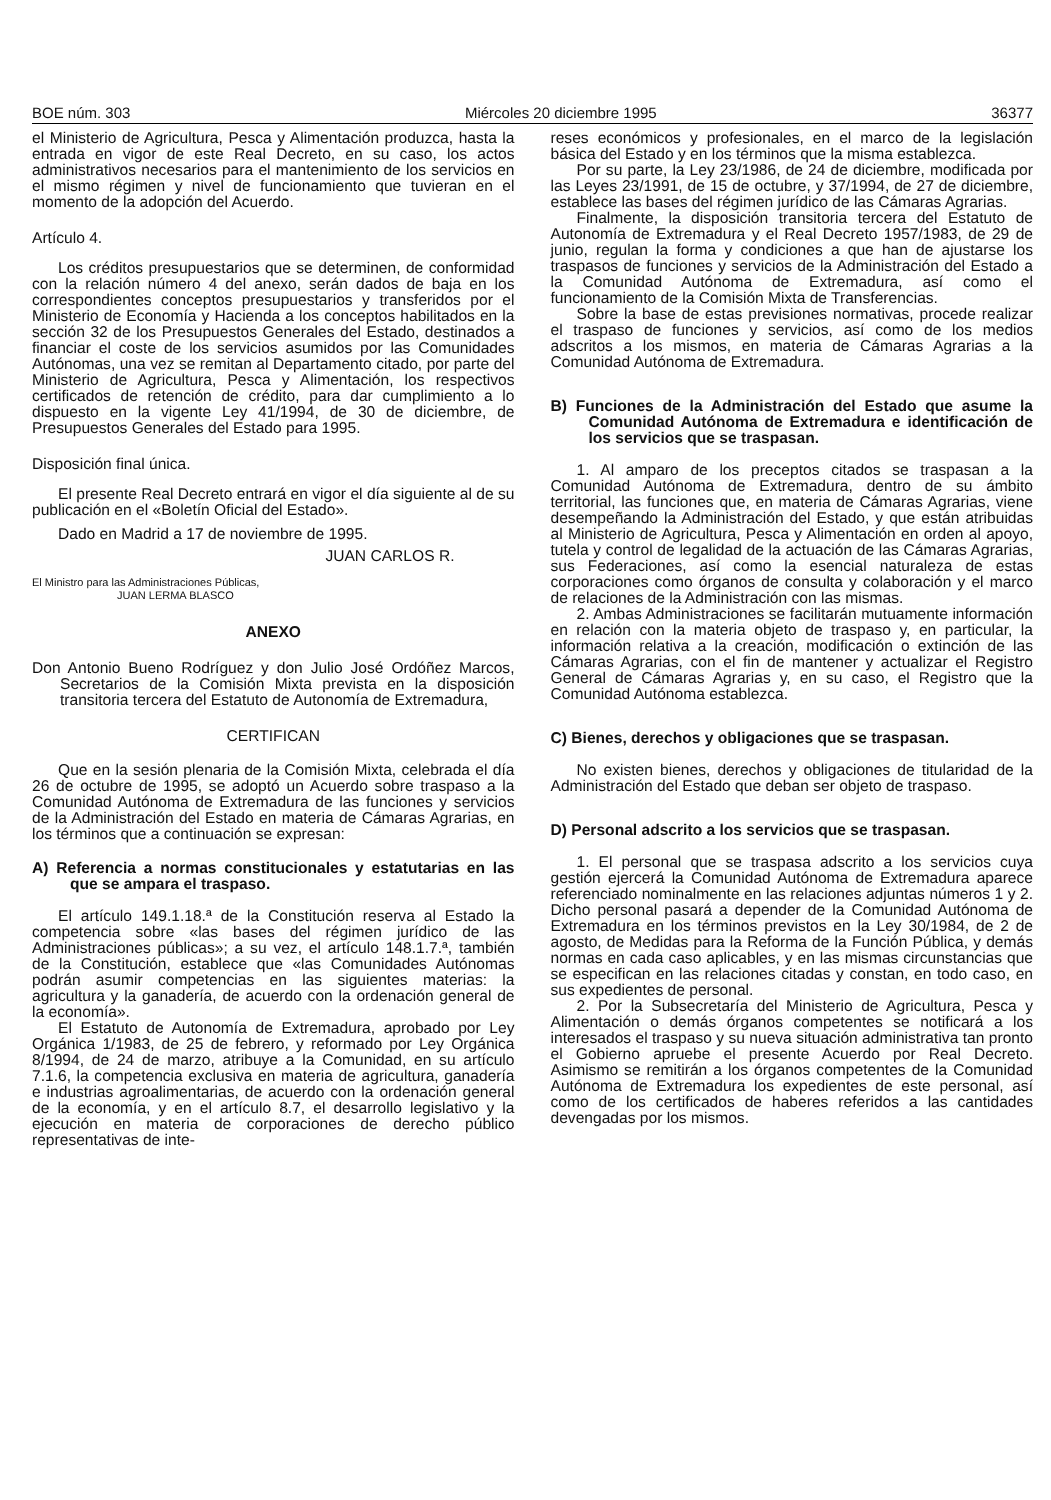BOE núm. 303 Miércoles 20 diciembre 1995 36377
el Ministerio de Agricultura, Pesca y Alimentación produzca, hasta la entrada en vigor de este Real Decreto, en su caso, los actos administrativos necesarios para el mantenimiento de los servicios en el mismo régimen y nivel de funcionamiento que tuvieran en el momento de la adopción del Acuerdo.
Artículo 4.
Los créditos presupuestarios que se determinen, de conformidad con la relación número 4 del anexo, serán dados de baja en los correspondientes conceptos presupuestarios y transferidos por el Ministerio de Economía y Hacienda a los conceptos habilitados en la sección 32 de los Presupuestos Generales del Estado, destinados a financiar el coste de los servicios asumidos por las Comunidades Autónomas, una vez se remitan al Departamento citado, por parte del Ministerio de Agricultura, Pesca y Alimentación, los respectivos certificados de retención de crédito, para dar cumplimiento a lo dispuesto en la vigente Ley 41/1994, de 30 de diciembre, de Presupuestos Generales del Estado para 1995.
Disposición final única.
El presente Real Decreto entrará en vigor el día siguiente al de su publicación en el «Boletín Oficial del Estado».
Dado en Madrid a 17 de noviembre de 1995.
JUAN CARLOS R.
El Ministro para las Administraciones Públicas,
JUAN LERMA BLASCO
ANEXO
Don Antonio Bueno Rodríguez y don Julio José Ordóñez Marcos, Secretarios de la Comisión Mixta prevista en la disposición transitoria tercera del Estatuto de Autonomía de Extremadura,
CERTIFICAN
Que en la sesión plenaria de la Comisión Mixta, celebrada el día 26 de octubre de 1995, se adoptó un Acuerdo sobre traspaso a la Comunidad Autónoma de Extremadura de las funciones y servicios de la Administración del Estado en materia de Cámaras Agrarias, en los términos que a continuación se expresan:
A) Referencia a normas constitucionales y estatutarias en las que se ampara el traspaso.
El artículo 149.1.18.ª de la Constitución reserva al Estado la competencia sobre «las bases del régimen jurídico de las Administraciones públicas»; a su vez, el artículo 148.1.7.ª, también de la Constitución, establece que «las Comunidades Autónomas podrán asumir competencias en las siguientes materias: la agricultura y la ganadería, de acuerdo con la ordenación general de la economía».
El Estatuto de Autonomía de Extremadura, aprobado por Ley Orgánica 1/1983, de 25 de febrero, y reformado por Ley Orgánica 8/1994, de 24 de marzo, atribuye a la Comunidad, en su artículo 7.1.6, la competencia exclusiva en materia de agricultura, ganadería e industrias agroalimentarias, de acuerdo con la ordenación general de la economía, y en el artículo 8.7, el desarrollo legislativo y la ejecución en materia de corporaciones de derecho público representativas de inte-
reses económicos y profesionales, en el marco de la legislación básica del Estado y en los términos que la misma establezca.
Por su parte, la Ley 23/1986, de 24 de diciembre, modificada por las Leyes 23/1991, de 15 de octubre, y 37/1994, de 27 de diciembre, establece las bases del régimen jurídico de las Cámaras Agrarias.
Finalmente, la disposición transitoria tercera del Estatuto de Autonomía de Extremadura y el Real Decreto 1957/1983, de 29 de junio, regulan la forma y condiciones a que han de ajustarse los traspasos de funciones y servicios de la Administración del Estado a la Comunidad Autónoma de Extremadura, así como el funcionamiento de la Comisión Mixta de Transferencias.
Sobre la base de estas previsiones normativas, procede realizar el traspaso de funciones y servicios, así como de los medios adscritos a los mismos, en materia de Cámaras Agrarias a la Comunidad Autónoma de Extremadura.
B) Funciones de la Administración del Estado que asume la Comunidad Autónoma de Extremadura e identificación de los servicios que se traspasan.
1. Al amparo de los preceptos citados se traspasan a la Comunidad Autónoma de Extremadura, dentro de su ámbito territorial, las funciones que, en materia de Cámaras Agrarias, viene desempeñando la Administración del Estado, y que están atribuidas al Ministerio de Agricultura, Pesca y Alimentación en orden al apoyo, tutela y control de legalidad de la actuación de las Cámaras Agrarias, sus Federaciones, así como la esencial naturaleza de estas corporaciones como órganos de consulta y colaboración y el marco de relaciones de la Administración con las mismas.
2. Ambas Administraciones se facilitarán mutuamente información en relación con la materia objeto de traspaso y, en particular, la información relativa a la creación, modificación o extinción de las Cámaras Agrarias, con el fin de mantener y actualizar el Registro General de Cámaras Agrarias y, en su caso, el Registro que la Comunidad Autónoma establezca.
C) Bienes, derechos y obligaciones que se traspasan.
No existen bienes, derechos y obligaciones de titularidad de la Administración del Estado que deban ser objeto de traspaso.
D) Personal adscrito a los servicios que se traspasan.
1. El personal que se traspasa adscrito a los servicios cuya gestión ejercerá la Comunidad Autónoma de Extremadura aparece referenciado nominalmente en las relaciones adjuntas números 1 y 2. Dicho personal pasará a depender de la Comunidad Autónoma de Extremadura en los términos previstos en la Ley 30/1984, de 2 de agosto, de Medidas para la Reforma de la Función Pública, y demás normas en cada caso aplicables, y en las mismas circunstancias que se especifican en las relaciones citadas y constan, en todo caso, en sus expedientes de personal.
2. Por la Subsecretaría del Ministerio de Agricultura, Pesca y Alimentación o demás órganos competentes se notificará a los interesados el traspaso y su nueva situación administrativa tan pronto el Gobierno apruebe el presente Acuerdo por Real Decreto. Asimismo se remitirán a los órganos competentes de la Comunidad Autónoma de Extremadura los expedientes de este personal, así como de los certificados de haberes referidos a las cantidades devengadas por los mismos.